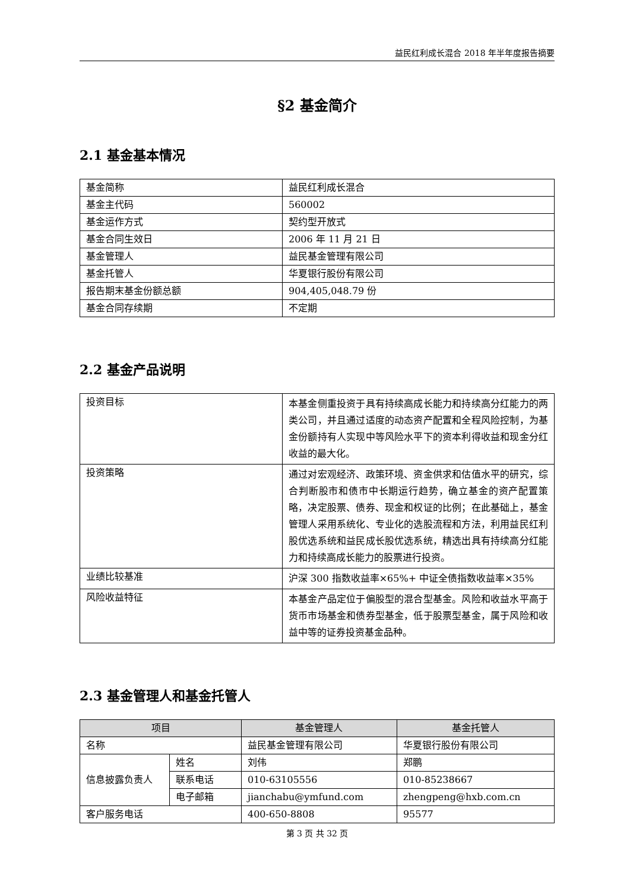益民红利成长混合 2018 年半年度报告摘要
§2 基金简介
2.1 基金基本情况
| 基金简称 | 益民红利成长混合 |
| 基金主代码 | 560002 |
| 基金运作方式 | 契约型开放式 |
| 基金合同生效日 | 2006 年 11 月 21 日 |
| 基金管理人 | 益民基金管理有限公司 |
| 基金托管人 | 华夏银行股份有限公司 |
| 报告期末基金份额总额 | 904,405,048.79 份 |
| 基金合同存续期 | 不定期 |
2.2 基金产品说明
| 投资目标 | 本基金侧重投资于具有持续高成长能力和持续高分红能力的两类公司，并且通过适度的动态资产配置和全程风险控制，为基金份额持有人实现中等风险水平下的资本利得收益和现金分红收益的最大化。 |
| 投资策略 | 通过对宏观经济、政策环境、资金供求和估值水平的研究，综合判断股市和债市中长期运行趋势，确立基金的资产配置策略，决定股票、债券、现金和权证的比例；在此基础上，基金管理人采用系统化、专业化的选股流程和方法，利用益民红利股优选系统和益民成长股优选系统，精选出具有持续高分红能力和持续高成长能力的股票进行投资。 |
| 业绩比较基准 | 沪深 300 指数收益率×65%+ 中证全债指数收益率×35% |
| 风险收益特征 | 本基金产品定位于偏股型的混合型基金。风险和收益水平高于货币市场基金和债券型基金，低于股票型基金，属于风险和收益中等的证券投资基金品种。 |
2.3 基金管理人和基金托管人
| 项目 | | 基金管理人 | 基金托管人 |
| --- | --- | --- | --- |
| 名称 | | 益民基金管理有限公司 | 华夏银行股份有限公司 |
| 信息披露负责人 | 姓名 | 刘伟 | 郑鹏 |
| | 联系电话 | 010-63105556 | 010-85238667 |
| | 电子邮箱 | jianchabu@ymfund.com | zhengpeng@hxb.com.cn |
| 客户服务电话 | | 400-650-8808 | 95577 |
第 3 页 共 32 页